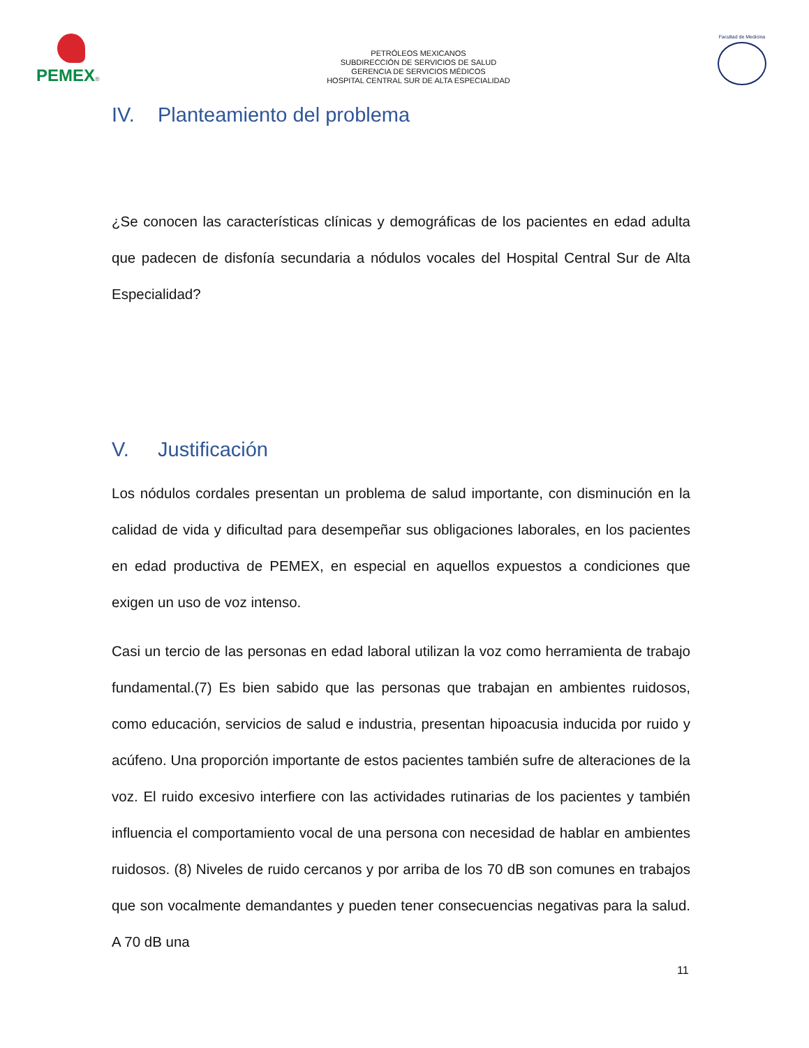PEMEX®
PETRÓLEOS MEXICANOS
SUBDIRECCIÓN DE SERVICIOS DE SALUD
GERENCIA DE SERVICIOS MÉDICOS
HOSPITAL CENTRAL SUR DE ALTA ESPECIALIDAD
Facultad de Medicina
IV. Planteamiento del problema
¿Se conocen las características clínicas y demográficas de los pacientes en edad adulta que padecen de disfonía secundaria a nódulos vocales del Hospital Central Sur de Alta Especialidad?
V. Justificación
Los nódulos cordales presentan un problema de salud importante, con disminución en la calidad de vida y dificultad para desempeñar sus obligaciones laborales, en los pacientes en edad productiva de PEMEX, en especial en aquellos expuestos a condiciones que exigen un uso de voz intenso.
Casi un tercio de las personas en edad laboral utilizan la voz como herramienta de trabajo fundamental.(7) Es bien sabido que las personas que trabajan en ambientes ruidosos, como educación, servicios de salud e industria, presentan hipoacusia inducida por ruido y acúfeno. Una proporción importante de estos pacientes también sufre de alteraciones de la voz. El ruido excesivo interfiere con las actividades rutinarias de los pacientes y también influencia el comportamiento vocal de una persona con necesidad de hablar en ambientes ruidosos. (8) Niveles de ruido cercanos y por arriba de los 70 dB son comunes en trabajos que son vocalmente demandantes y pueden tener consecuencias negativas para la salud. A 70 dB una
11